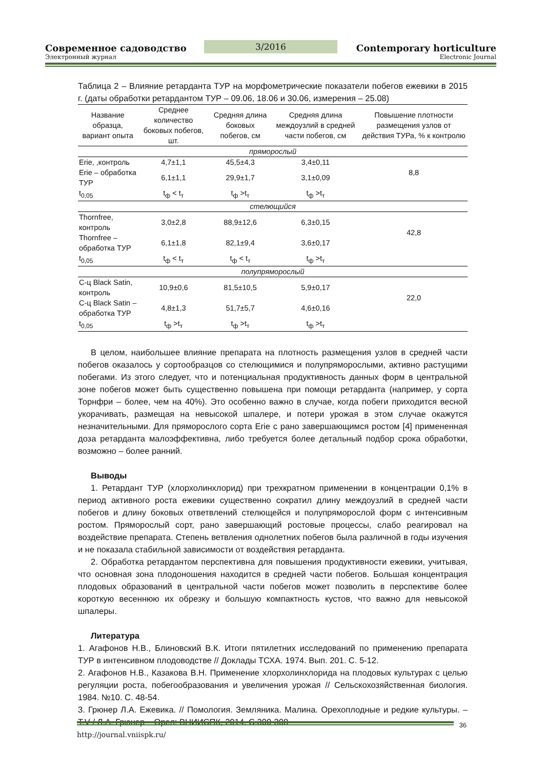Современное садоводство
3/2016
Contemporary horticulture
Электронный журнал Electronic Journal
Таблица 2 – Влияние ретарданта ТУР на морфометрические показатели побегов ежевики в 2015 г. (даты обработки ретардантом ТУР – 09.06, 18.06 и 30.06, измерения – 25.08)
| Название образца, вариант опыта | Среднее количество боковых побегов, шт. | Средняя длина боковых побегов, см | Средняя длина междоузлий в средней части побегов, см | Повышение плотности размещения узлов от действия ТУРа, % к контролю |
| --- | --- | --- | --- | --- |
| пряморослый | | | | |
| Erie, ,контроль | 4,7±1,1 | 45,5±4,3 | 3,4±0,11 | 8,8 |
| Erie – обработка ТУР | 6,1±1,1 | 29,9±1,7 | 3,1±0,09 | |
| t<sub>0,05</sub> | t<sub>ф</sub> < t<sub>т</sub> | t<sub>ф</sub> >t<sub>т</sub> | t<sub>ф</sub> >t<sub>т</sub> | |
| стелющийся | | | | |
| Thornfree, контроль | 3,0±2,8 | 88,9±12,6 | 6,3±0,15 | 42,8 |
| Thornfree – обработка ТУР | 6,1±1,8 | 82,1±9,4 | 3,6±0,17 | |
| t<sub>0,05</sub> | t<sub>ф</sub> < t<sub>т</sub> | t<sub>ф</sub> < t<sub>т</sub> | t<sub>ф</sub> >t<sub>т</sub> | |
| полупряморослый | | | | |
| С-ц Black Satin, контроль | 10,9±0,6 | 81,5±10,5 | 5,9±0,17 | 22,0 |
| С-ц Black Satin – обработка ТУР | 4,8±1,3 | 51,7±5,7 | 4,6±0,16 | |
| t<sub>0,05</sub> | t<sub>ф</sub> >t<sub>т</sub> | t<sub>ф</sub> >t<sub>т</sub> | t<sub>ф</sub> >t<sub>т</sub> | |
В целом, наибольшее влияние препарата на плотность размещения узлов в средней части побегов оказалось у сортообразцов со стелющимися и полупряморослыми, активно растущими побегами. Из этого следует, что и потенциальная продуктивность данных форм в центральной зоне побегов может быть существенно повышена при помощи ретарданта (например, у сорта Торнфри – более, чем на 40%). Это особенно важно в случае, когда побеги приходится весной укорачивать, размещая на невысокой шпалере, и потери урожая в этом случае окажутся незначительными. Для пряморослого сорта Erie с рано завершающимся ростом [4] примененная доза ретарданта малоэффективна, либо требуется более детальный подбор срока обработки, возможно – более ранний.
Выводы
1. Ретардант ТУР (хлорхолинхлорид) при трехкратном применении в концентрации 0,1% в период активного роста ежевики существенно сократил длину междоузлий в средней части побегов и длину боковых ответвлений стелющейся и полупряморослой форм с интенсивным ростом. Пряморослый сорт, рано завершающий ростовые процессы, слабо реагировал на воздействие препарата. Степень ветвления однолетних побегов была различной в годы изучения и не показала стабильной зависимости от воздействия ретарданта.
2. Обработка ретардантом перспективна для повышения продуктивности ежевики, учитывая, что основная зона плодоношения находится в средней части побегов. Большая концентрация плодовых образований в центральной части побегов может позволить в перспективе более короткую весеннюю их обрезку и большую компактность кустов, что важно для невысокой шпалеры.
Литература
1. Агафонов Н.В., Блиновский В.К. Итоги пятилетних исследований по применению препарата ТУР в интенсивном плодоводстве // Доклады ТСХА. 1974. Вып. 201. С. 5-12.
2. Агафонов Н.В., Казакова В.Н. Применение хлорхолинхлорида на плодовых культурах с целью регуляции роста, побегообразования и увеличения урожая // Сельскохозяйственная биология. 1984. №10. С. 48-54.
3. Грюнер Л.А. Ежевика. // Помология. Земляника. Малина. Орехоплодные и редкие культуры. – Т.V / Л.А. Грюнер – Орел: ВНИИСПК, 2014. С.300-308
36
http://journal.vniispk.ru/